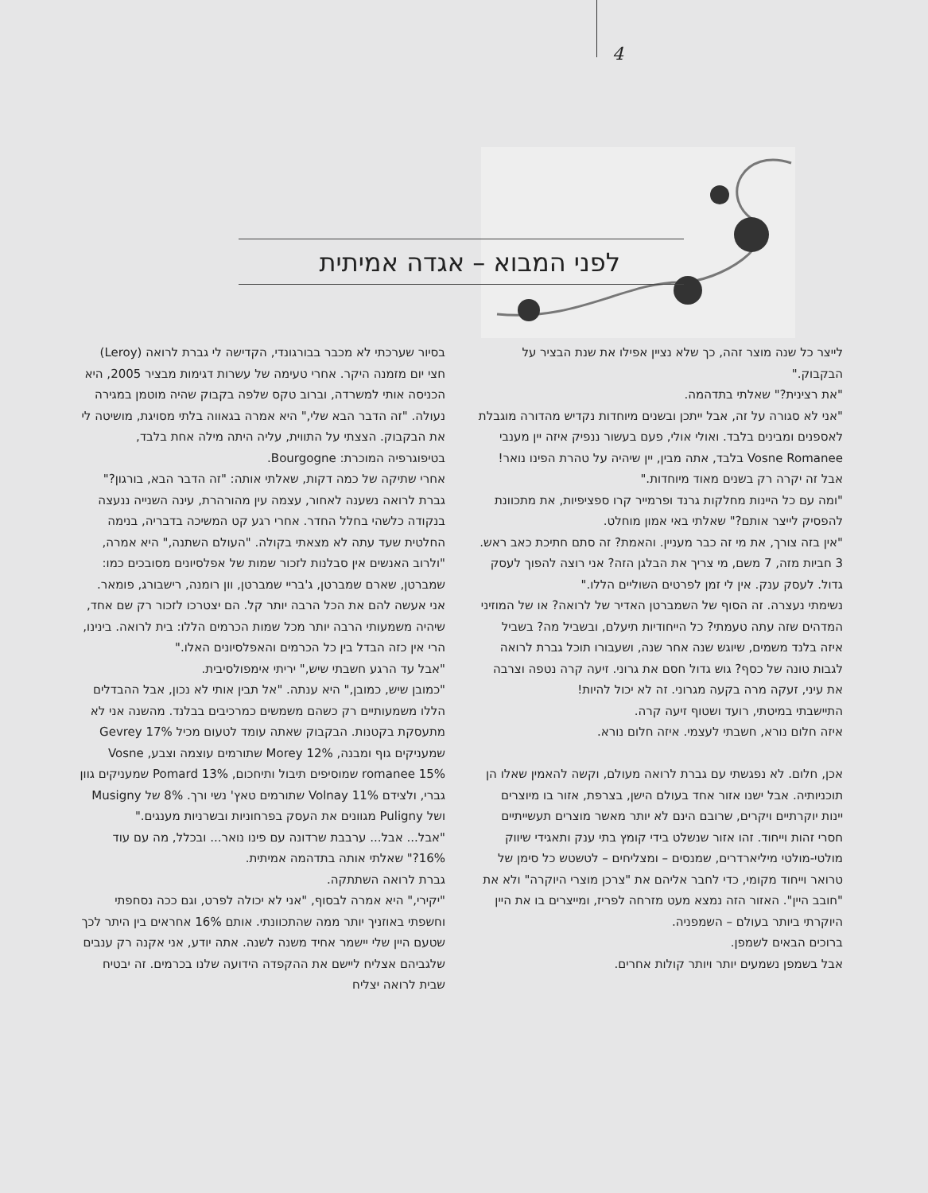4
לפני המבוא – אגדה אמיתית
בסיור שערכתי לא מכבר בבורגונדי, הקדישה לי גברת לרואה (Leroy) חצי יום מזמנה היקר. אחרי טעימה של עשרות דגימות מבציר 2005, היא הכניסה אותי למשרדה, וברוב טקס שלפה בקבוק שהיה מוטמן במגירה נעולה. "זה הדבר הבא שלי," היא אמרה בגאווה בלתי מסויגת, מושיטה לי את הבקבוק. הצצתי על התווית, עליה היתה מילה אחת בלבד, בטיפוגרפיה המוכרת: Bourgogne.
אחרי שתיקה של כמה דקות, שאלתי אותה: "זה הדבר הבא, בורגון?"
גברת לרואה נשענה לאחור, עצמה עין מהורהרת, עינה השנייה ננעצה בנקודה כלשהי בחלל החדר. אחרי רגע קט המשיכה בדבריה, בנימה החלטית שעד עתה לא מצאתי בקולה. "העולם השתנה," היא אמרה, "ולרוב האנשים אין סבלנות לזכור שמות של אפלסיונים מסובכים כמו: שמברטן, שארם שמברטן, ג'בריי שמברטן, וון רומנה, רישבורג, פומאר. אני אעשה להם את הכל הרבה יותר קל. הם יצטרכו לזכור רק שם אחד, שיהיה משמעותי הרבה יותר מכל שמות הכרמים הללו: בית לרואה. בינינו, הרי אין כזה הבדל בין כל הכרמים והאפלסיונים האלו."
"אבל עד הרגע חשבתי שיש," יריתי אימפולסיבית.
"כמובן שיש, כמובן," היא ענתה. "אל תבין אותי לא נכון, אבל ההבדלים הללו משמעותיים רק כשהם משמשים כמרכיבים בבלנד. מהשנה אני לא מתעסקת בקטנות. הבקבוק שאתה עומד לטעום מכיל Gevrey 17% שמעניקים גוף ומבנה, Morey 12% שתורמים עוצמה וצבע, Vosne romanee 15% שמוסיפים תיבול ותיחכום, Pomard 13% שמעניקים גוון גברי, ולצידם Volnay 11% שתורמים טאץ' נשי ורך. 8% של Musigny ושל Puligny מגוונים את העסק בפרחוניות ובשרניות מענגים."
"אבל... אבל... ערבבת שרדונה עם פינו נואר... ובכלל, מה עם עוד 16%?" שאלתי אותה בתדהמה אמיתית.
גברת לרואה השתתקה.
"יקירי," היא אמרה לבסוף, "אני לא יכולה לפרט, וגם ככה נסחפתי וחשפתי באוזניך יותר ממה שהתכוונתי. אותם 16% אחראים בין היתר לכך שטעם היין שלי יישמר אחיד משנה לשנה. אתה יודע, אני אקנה רק ענבים שלגביהם אצליח ליישם את ההקפדה הידועה שלנו בכרמים. זה יבטיח שבית לרואה יצליח
לייצר כל שנה מוצר זהה, כך שלא נציין אפילו את שנת הבציר על הבקבוק."
"את רצינית?" שאלתי בתדהמה.
"אני לא סגורה על זה, אבל ייתכן ובשנים מיוחדות נקדיש מהדורה מוגבלת לאספנים ומבינים בלבד. ואולי אולי, פעם בעשור ננפיק איזה יין מענבי Vosne Romanee בלבד, אתה מבין, יין שיהיה על טהרת הפינו נואר! אבל זה יקרה רק בשנים מאוד מיוחדות."
"ומה עם כל היינות מחלקות גרנד ופרמייר קרו ספציפיות, את מתכוונת להפסיק לייצר אותם?" שאלתי באי אמון מוחלט.
"אין בזה צורך, את מי זה כבר מעניין. והאמת? זה סתם חתיכת כאב ראש. 3 חביות מזה, 7 משם, מי צריך את הבלגן הזה? אני רוצה להפוך לעסק גדול. לעסק ענק. אין לי זמן לפרטים השוליים הללו."
נשימתי נעצרה. זה הסוף של השמברטן האדיר של לרואה? או של המוזיני המדהים שזה עתה טעמתי? כל הייחודיות תיעלם, ובשביל מה? בשביל איזה בלנד משמים, שיוגש שנה אחר שנה, ושעבורו תוכל גברת לרואה לגבות טונה של כסף? גוש גדול חסם את גרוני. זיעה קרה נטפה וצרבה את עיני, זעקה מרה בקעה מגרוני. זה לא יכול להיות!
התיישבתי במיטתי, רועד ושטוף זיעה קרה.
איזה חלום נורא, חשבתי לעצמי. איזה חלום נורא.
אכן, חלום. לא נפגשתי עם גברת לרואה מעולם, וקשה להאמין שאלו הן תוכניותיה. אבל ישנו אזור אחד בעולם הישן, בצרפת, אזור בו מיוצרים יינות יוקרתיים ויקרים, שרובם הינם לא יותר מאשר מוצרים תעשייתיים חסרי זהות וייחוד. זהו אזור שנשלט בידי קומץ בתי ענק ותאגידי שיווק מולטי-מולטי מיליארדרים, שמנסים – ומצליחים – לטשטש כל סימן של טרואר וייחוד מקומי, כדי לחבר אליהם את "צרכן מוצרי היוקרה" ולא את "חובב היין". האזור הזה נמצא מעט מזרחה לפריז, ומייצרים בו את היין היוקרתי ביותר בעולם – השמפניה.
ברוכים הבאים לשמפן.
אבל בשמפן נשמעים יותר ויותר קולות אחרים.